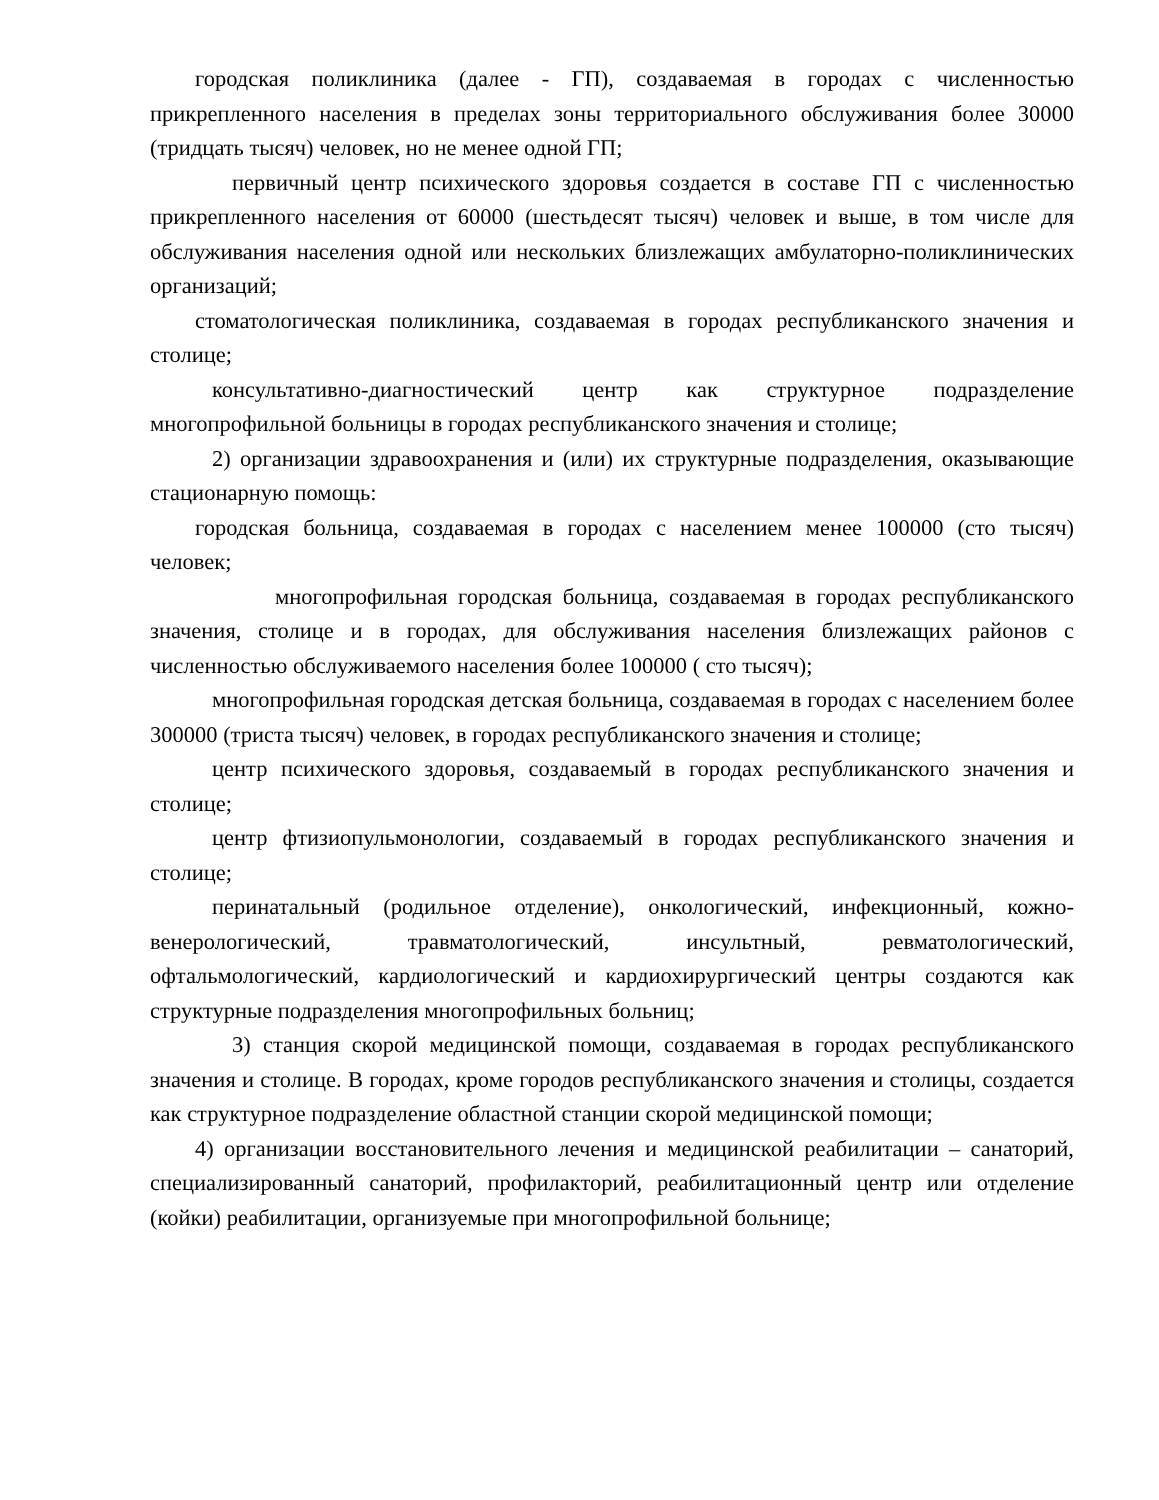городская поликлиника (далее - ГП), создаваемая в городах с численностью прикрепленного населения в пределах зоны территориального обслуживания более 30000 (тридцать тысяч) человек, но не менее одной ГП;
первичный центр психического здоровья создается в составе ГП с численностью прикрепленного населения от 60000 (шестьдесят тысяч) человек и выше, в том числе для обслуживания населения одной или нескольких близлежащих амбулаторно-поликлинических организаций;
стоматологическая поликлиника, создаваемая в городах республиканского значения и столице;
консультативно-диагностический центр как структурное подразделение многопрофильной больницы в городах республиканского значения и столице;
2) организации здравоохранения и (или) их структурные подразделения, оказывающие стационарную помощь:
городская больница, создаваемая в городах с населением менее 100000 (сто тысяч) человек;
многопрофильная городская больница, создаваемая в городах республиканского значения, столице и в городах, для обслуживания населения близлежащих районов с численностью обслуживаемого населения более 100000 ( сто тысяч);
многопрофильная городская детская больница, создаваемая в городах с населением более 300000 (триста тысяч) человек, в городах республиканского значения и столице;
центр психического здоровья, создаваемый в городах республиканского значения и столице;
центр фтизиопульмонологии, создаваемый в городах республиканского значения и столице;
перинатальный (родильное отделение), онкологический, инфекционный, кожно-венерологический, травматологический, инсультный, ревматологический, офтальмологический, кардиологический и кардиохирургический центры создаются как структурные подразделения многопрофильных больниц;
3) станция скорой медицинской помощи, создаваемая в городах республиканского значения и столице. В городах, кроме городов республиканского значения и столицы, создается как структурное подразделение областной станции скорой медицинской помощи;
4) организации восстановительного лечения и медицинской реабилитации – санаторий, специализированный санаторий, профилакторий, реабилитационный центр или отделение (койки) реабилитации, организуемые при многопрофильной больнице;